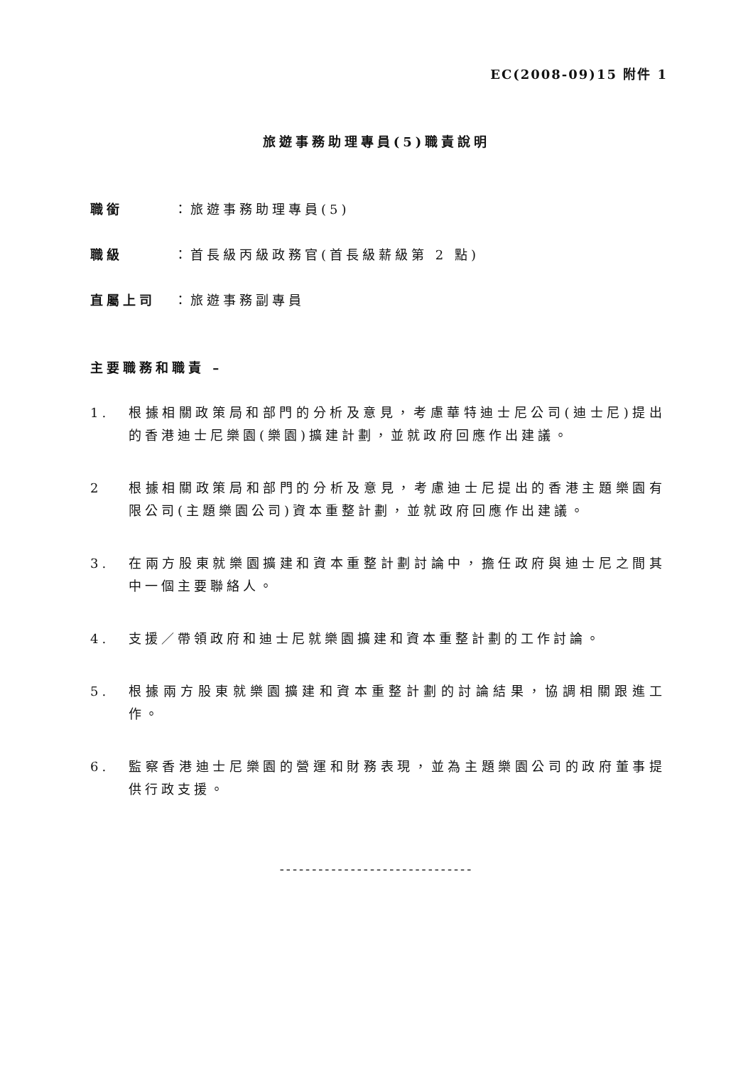EC(2008-09)15 附件 1
旅遊事務助理專員(5)職責說明
職銜 ：旅遊事務助理專員(5)
職級 ：首長級丙級政務官(首長級薪級第 2 點)
直屬上司 ：旅遊事務副專員
主要職務和職責 –
1. 根據相關政策局和部門的分析及意見，考慮華特迪士尼公司(迪士尼)提出的香港迪士尼樂園(樂園)擴建計劃，並就政府回應作出建議。
2 根據相關政策局和部門的分析及意見，考慮迪士尼提出的香港主題樂園有限公司(主題樂園公司)資本重整計劃，並就政府回應作出建議。
3. 在兩方股東就樂園擴建和資本重整計劃討論中，擔任政府與迪士尼之間其中一個主要聯絡人。
4. 支援／帶領政府和迪士尼就樂園擴建和資本重整計劃的工作討論。
5. 根據兩方股東就樂園擴建和資本重整計劃的討論結果，協調相關跟進工作。
6. 監察香港迪士尼樂園的營運和財務表現，並為主題樂園公司的政府董事提供行政支援。
------------------------------